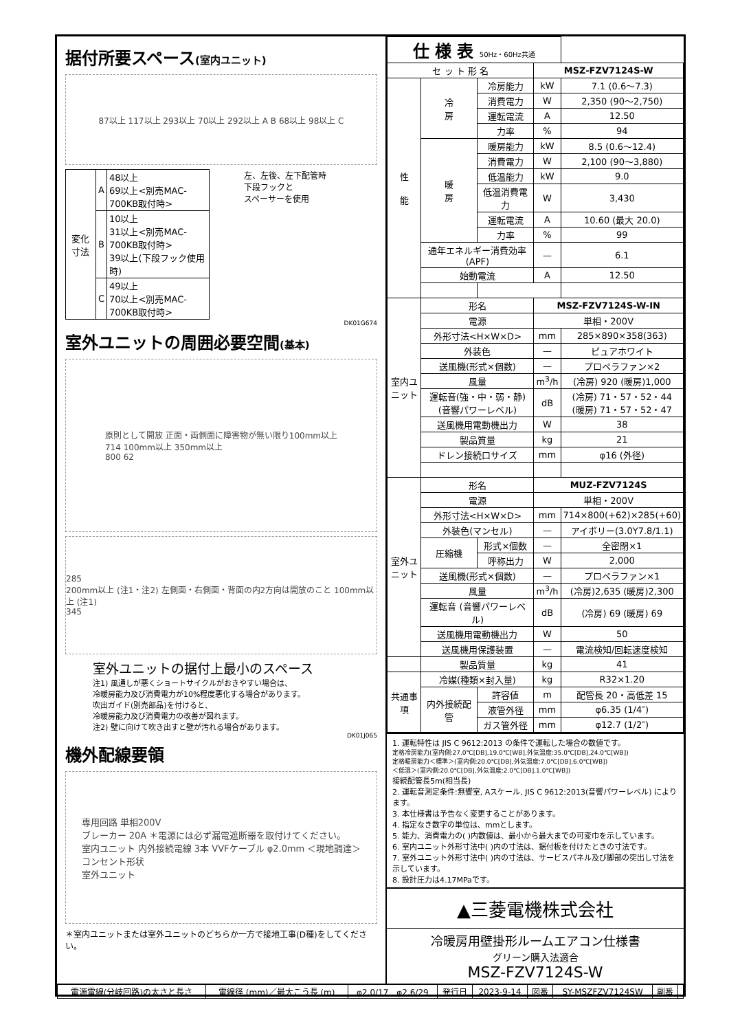据付所要スペース(室内ユニット)
87以上 117以上 293以上 70以上 292以上 A B 68以上 98以上 C
| 変化寸法 | A | 48以上 69以上<別売MAC-700KB取付時> |
| | B | 10以上 31以上<別売MAC-700KB取付時> 39以上(下段フック使用時) |
| | C | 49以上 70以上<別売MAC-700KB取付時> |
左、左後、左下配管時
下段フックと
スペーサーを使用
DK01G674
室外ユニットの周囲必要空間(基本)
原則として開放 正面・両側面に障害物が無い限り100mm以上
714 100mm以上 350mm以上
800 62
285
200mm以上 (注1・注2) 左側面・右側面・背面の内2方向は開放のこと 100mm以上 (注1)
345
室外ユニットの据付上最小のスペース
注1) 風通しが悪くショートサイクルがおきやすい場合は、
冷暖房能力及び消費電力が10%程度悪化する場合があります。
吹出ガイド(別売部品)を付けると、
冷暖房能力及び消費電力の改善が図れます。
注2) 壁に向けて吹き出すと壁が汚れる場合があります。
DK01J065
機外配線要領
専用回路 単相200V
ブレーカー 20A ＊電源には必ず漏電遮断器を取付けてください。
室内ユニット 内外接続電線 3本 VVFケーブル φ2.0mm ＜現地調達＞
コンセント形状
室外ユニット
＊室内ユニットまたは室外ユニットのどちらか一方で接地工事(D種)をしてください。
| 仕 様 表 50Hz・60Hz共通 | | | | |
| --- | --- | --- | --- | --- |
| セ ッ ト 形 名 | | | MSZ-FZV7124S-W | |
| 性 能 | 冷 房 | 冷房能力 | kW | 7.1 (0.6〜7.3) |
| | | 消費電力 | W | 2,350 (90〜2,750) |
| | | 運転電流 | A | 12.50 |
| | | 力率 | % | 94 |
| | 暖 房 | 暖房能力 | kW | 8.5 (0.6〜12.4) |
| | | 消費電力 | W | 2,100 (90〜3,880) |
| | | 低温能力 | kW | 9.0 |
| | | 低温消費電力 | W | 3,430 |
| | | 運転電流 | A | 10.60 (最大 20.0) |
| | | 力率 | % | 99 |
| | 通年エネルギー消費効率 (APF) | | — | 6.1 |
| | 始動電流 | | A | 12.50 |
| 室内ユニット | 形名 | | MSZ-FZV7124S-W-IN | |
| | 電源 | | 単相・200V | |
| | 外形寸法<H×W×D> | | mm | 285×890×358(363) |
| | 外装色 | | — | ピュアホワイト |
| | 送風機(形式×個数) | | — | プロペラファン×2 |
| | 風量 | | m<sup>3</sup>/h | (冷房) 920 (暖房)1,000 |
| | 運転音(強・中・弱・静)(音響パワーレベル) | | dB | (冷房) 71・57・52・44 (暖房) 71・57・52・47 |
| | 送風機用電動機出力 | | W | 38 |
| | 製品質量 | | kg | 21 |
| | ドレン接続口サイズ | | mm | φ16 (外径) |
| 室外ユニット | 形名 | | MUZ-FZV7124S | |
| | 電源 | | 単相・200V | |
| | 外形寸法<H×W×D> | | mm | 714×800(+62)×285(+60) |
| | 外装色(マンセル) | | — | アイボリー(3.0Y7.8/1.1) |
| | 圧縮機 | 形式×個数 | — | 全密閉×1 |
| | | 呼称出力 | W | 2,000 |
| | 送風機(形式×個数) | | — | プロペラファン×1 |
| | 風量 | | m<sup>3</sup>/h | (冷房)2,635 (暖房)2,300 |
| | 運転音 (音響パワーレベル) | | dB | (冷房) 69 (暖房) 69 |
| | 送風機用電動機出力 | | W | 50 |
| | 送風機用保護装置 | | — | 電流検知/回転速度検知 |
| | 製品質量 | | kg | 41 |
| 共通事項 | 冷媒(種類×封入量) | | kg | R32×1.20 |
| | 内外接続配管 | 許容値 | m | 配管長 20・高低差 15 |
| | | 液管外径 | mm | φ6.35 (1/4″) |
| | | ガス管外径 | mm | φ12.7 (1/2″) |
1. 運転特性は JIS C 9612:2013 の条件で運転した場合の数値です。
定格冷房能力(室内側:27.0℃[DB],19.0℃[WB],外気温度:35.0℃[DB],24.0℃[WB])
定格暖房能力＜標準＞(室内側:20.0℃[DB],外気温度:7.0℃[DB],6.0℃[WB])
＜低温＞(室内側:20.0℃[DB],外気温度:2.0℃[DB],1.0℃[WB])
接続配管長5m(相当長)
2. 運転音測定条件:無響室, Aスケール, JIS C 9612:2013(音響パワーレベル) によります。
3. 本仕様書は予告なく変更することがあります。
4. 指定なき数字の単位は、mmとします。
5. 能力、消費電力の( )内数値は、最小から最大までの可変巾を示しています。
6. 室内ユニット外形寸法中( )内の寸法は、据付板を付けたときの寸法です。
7. 室外ユニット外形寸法中( )内の寸法は、サービスパネル及び脚部の突出し寸法を示しています。
8. 設計圧力は4.17MPaです。
▲三菱電機株式会社
冷暖房用壁掛形ルームエアコン仕様書
グリーン購入法適合
MSZ-FZV7124S-W
| 電源電線(分岐回路)の太さと長さ | 電線径 (mm)／最大こう長 (m) | φ2.0/17 φ2.6/29 | 発行日 | 2023-9-14 | 図番 | SY-MSZFZV7124SW | 副番 | |